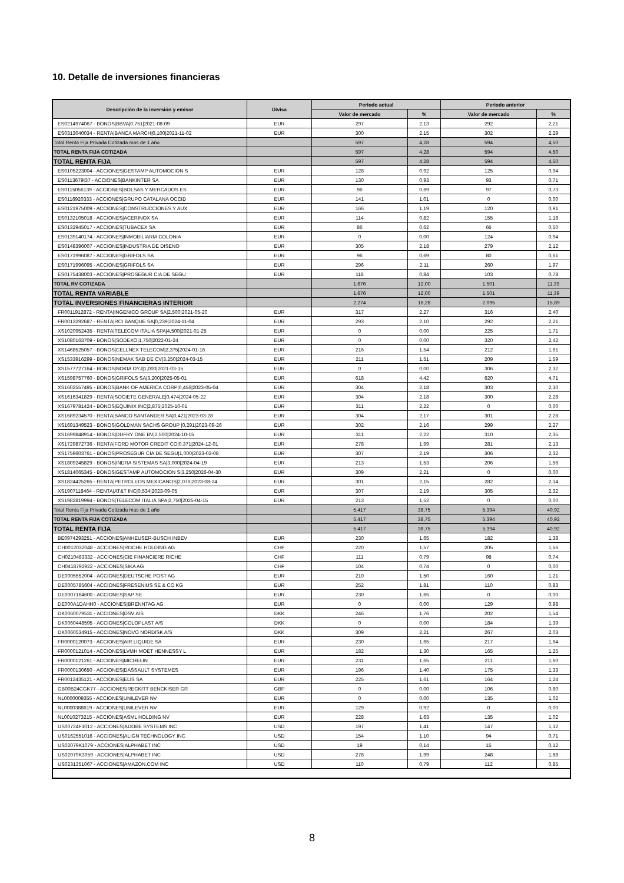10. Detalle de inversiones financieras
| Descripción de la inversión y emisor | Divisa | Periodo actual | | Periodo anterior | |
| --- | --- | --- | --- | --- | --- |
| | | Valor de mercado | % | Valor de mercado | % |
| ES0214974067 - BONOS/BBVA/0,751/2021-08-09 | EUR | 297 | 2,13 | 292 | 2,21 |
| ES0313040034 - RENTA/BANCA MARCH/0,100/2021-11-02 | EUR | 300 | 2,15 | 302 | 2,29 |
| Total Renta Fija Privada Cotizada mas de 1 año | | 597 | 4,28 | 594 | 4,50 |
| TOTAL RENTA FIJA COTIZADA | | 597 | 4,28 | 594 | 4,50 |
| TOTAL RENTA FIJA | | 597 | 4,28 | 594 | 4,50 |
| ES0105223004 - ACCIONES/GESTAMP AUTOMOCION S | EUR | 128 | 0,92 | 125 | 0,94 |
| ES0113679I37 - ACCIONES/BANKINTER SA | EUR | 130 | 0,93 | 93 | 0,71 |
| ES0115056139 - ACCIONES/BOLSAS Y MERCADOS ES | EUR | 96 | 0,69 | 97 | 0,73 |
| ES0116920333 - ACCIONES/GRUPO CATALANA OCCID | EUR | 141 | 1,01 | 0 | 0,00 |
| ES0121975009 - ACCIONES/CONSTRUCCIONES Y AUX | EUR | 166 | 1,19 | 120 | 0,91 |
| ES0132105018 - ACCIONES/ACERINOX SA | EUR | 114 | 0,82 | 155 | 1,18 |
| ES0132945017 - ACCIONES/TUBACEX SA | EUR | 86 | 0,62 | 66 | 0,50 |
| ES0139140174 - ACCIONES/INMOBILIARIA COLONIA | EUR | 0 | 0,00 | 124 | 0,94 |
| ES0148396007 - ACCIONES/INDUSTRIA DE DISENO | EUR | 305 | 2,18 | 279 | 2,12 |
| ES0171996087 - ACCIONES/GRIFOLS SA | EUR | 96 | 0,69 | 80 | 0,61 |
| ES0171996095 - ACCIONES/GRIFOLS SA | EUR | 296 | 2,11 | 260 | 1,97 |
| ES0175438003 - ACCIONES/PROSEGUR CIA DE SEGU | EUR | 118 | 0,84 | 103 | 0,78 |
| TOTAL RV COTIZADA | | 1.676 | 12,00 | 1.501 | 11,39 |
| TOTAL RENTA VARIABLE | | 1.676 | 12,00 | 1.501 | 11,39 |
| TOTAL INVERSIONES FINANCIERAS INTERIOR | | 2.274 | 16,28 | 2.095 | 15,89 |
| FR0011912872 - RENTA/INGENICO GROUP SA/2,500/2021-05-20 | EUR | 317 | 2,27 | 316 | 2,40 |
| FR0013292687 - RENTA/RCI BANQUE SA/0,239/2024-11-04 | EUR | 293 | 2,10 | 292 | 2,21 |
| XS1020952435 - RENTA/TELECOM ITALIA SPA/4,500/2021-01-25 | EUR | 0 | 0,00 | 225 | 1,71 |
| XS1080163709 - BONOS/SODEXO/1,750/2022-01-24 | EUR | 0 | 0,00 | 320 | 2,42 |
| XS1468525057 - BONOS/CELLNEX TELECOM/2,375/2024-01-16 | EUR | 216 | 1,54 | 212 | 1,61 |
| XS1533916299 - BONOS/NEMAK SAB DE CV/3,250/2024-03-15 | EUR | 211 | 1,51 | 209 | 1,59 |
| XS1577727164 - BONOS/NOKIA OYJ/1,000/2021-03-15 | EUR | 0 | 0,00 | 306 | 2,32 |
| XS1598757760 - BONOS/GRIFOLS SA/3,200/2025-05-01 | EUR | 618 | 4,42 | 620 | 4,71 |
| XS1602557495 - BONOS/BANK OF AMERICA CORP/0,456/2023-05-04 | EUR | 304 | 2,18 | 303 | 2,30 |
| XS1616341829 - RENTA/SOCIETE GENERALE/0,474/2024-05-22 | EUR | 304 | 2,18 | 300 | 2,28 |
| XS1679781424 - BONOS/EQUINIX INC/2,875/2025-10-01 | EUR | 311 | 2,22 | 0 | 0,00 |
| XS1689234570 - RENTA/BANCO SANTANDER SA/0,421/2023-03-28 | EUR | 304 | 2,17 | 301 | 2,28 |
| XS1691349523 - BONOS/GOLDMAN SACHS GROUP /0,291/2023-09-26 | EUR | 302 | 2,16 | 299 | 2,27 |
| XS1699848914 - BONOS/DUFRY ONE BV/2,500/2024-10-15 | EUR | 311 | 2,22 | 310 | 2,35 |
| XS1729872736 - RENTA/FORD MOTOR CREDIT CO/0,371/2024-12-01 | EUR | 278 | 1,99 | 281 | 2,13 |
| XS1759603761 - BONOS/PROSEGUR CIA DE SEGU/1,000/2023-02-08 | EUR | 307 | 2,19 | 306 | 2,32 |
| XS1809245829 - BONOS/INDRA SISTEMAS SA/3,000/2024-04-19 | EUR | 213 | 1,53 | 206 | 1,56 |
| XS1814065345 - BONOS/GESTAMP AUTOMOCION S/3,250/2026-04-30 | EUR | 309 | 2,21 | 0 | 0,00 |
| XS1824425265 - RENTA/PETROLEOS MEXICANOS/2,076/2023-08-24 | EUR | 301 | 2,15 | 282 | 2,14 |
| XS1907118464 - RENTA/AT&T INC/0,534/2023-09-05 | EUR | 307 | 2,19 | 305 | 2,32 |
| XS1982819994 - BONOS/TELECOM ITALIA SPA/2,750/2025-04-15 | EUR | 213 | 1,52 | 0 | 0,00 |
| Total Renta Fija Privada Cotizada mas de 1 año | | 5.417 | 38,75 | 5.394 | 40,92 |
| TOTAL RENTA FIJA COTIZADA | | 5.417 | 38,75 | 5.394 | 40,92 |
| TOTAL RENTA FIJA | | 5.417 | 38,75 | 5.394 | 40,92 |
| BE0974293251 - ACCIONES/ANHEUSER-BUSCH INBEV | EUR | 230 | 1,65 | 182 | 1,38 |
| CH0012032048 - ACCIONES/ROCHE HOLDING AG | CHF | 220 | 1,57 | 205 | 1,56 |
| CH0210483332 - ACCIONES/CIE FINANCIERE RICHE | CHF | 111 | 0,79 | 98 | 0,74 |
| CH0418792922 - ACCIONES/SIKA AG | CHF | 104 | 0,74 | 0 | 0,00 |
| DE0005552004 - ACCIONES/DEUTSCHE POST AG | EUR | 210 | 1,50 | 160 | 1,21 |
| DE0005785604 - ACCIONES/FRESENIUS SE & CO KG | EUR | 252 | 1,81 | 110 | 0,83 |
| DE0007164600 - ACCIONES/SAP SE | EUR | 230 | 1,65 | 0 | 0,00 |
| DE000A1DAHH0 - ACCIONES/BRENNTAG AG | EUR | 0 | 0,00 | 129 | 0,98 |
| DK0060079531 - ACCIONES/DSV A/S | DKK | 246 | 1,76 | 202 | 1,54 |
| DK0060448595 - ACCIONES/COLOPLAST A/S | DKK | 0 | 0,00 | 184 | 1,39 |
| DK0060534915 - ACCIONES/NOVO NORDISK A/S | DKK | 309 | 2,21 | 267 | 2,03 |
| FR0000120073 - ACCIONES/AIR LIQUIDE SA | EUR | 230 | 1,65 | 217 | 1,64 |
| FR0000121014 - ACCIONES/LVMH MOET HENNESSY L | EUR | 182 | 1,30 | 165 | 1,25 |
| FR0000121261 - ACCIONES/MICHELIN | EUR | 231 | 1,65 | 211 | 1,60 |
| FR0000130650 - ACCIONES/DASSAULT SYSTEMES | EUR | 196 | 1,40 | 175 | 1,33 |
| FR0012435121 - ACCIONES/ELIS SA | EUR | 225 | 1,61 | 164 | 1,24 |
| GB00B24CGK77 - ACCIONES/RECKITT BENCKISER GR | GBP | 0 | 0,00 | 106 | 0,80 |
| NL0000009355 - ACCIONES/UNILEVER NV | EUR | 0 | 0,00 | 135 | 1,02 |
| NL0000388619 - ACCIONES/UNILEVER NV | EUR | 129 | 0,92 | 0 | 0,00 |
| NL0010273215 - ACCIONES/ASML HOLDING NV | EUR | 228 | 1,63 | 135 | 1,02 |
| US00724F1012 - ACCIONES/ADOBE SYSTEMS INC | USD | 197 | 1,41 | 147 | 1,12 |
| US0162551016 - ACCIONES/ALIGN TECHNOLOGY INC | USD | 154 | 1,10 | 94 | 0,71 |
| US02079K1079 - ACCIONES/ALPHABET INC | USD | 19 | 0,14 | 15 | 0,12 |
| US02079K3059 - ACCIONES/ALPHABET INC | USD | 278 | 1,99 | 248 | 1,88 |
| US0231351067 - ACCIONES/AMAZON.COM INC | USD | 110 | 0,79 | 112 | 0,85 |
8